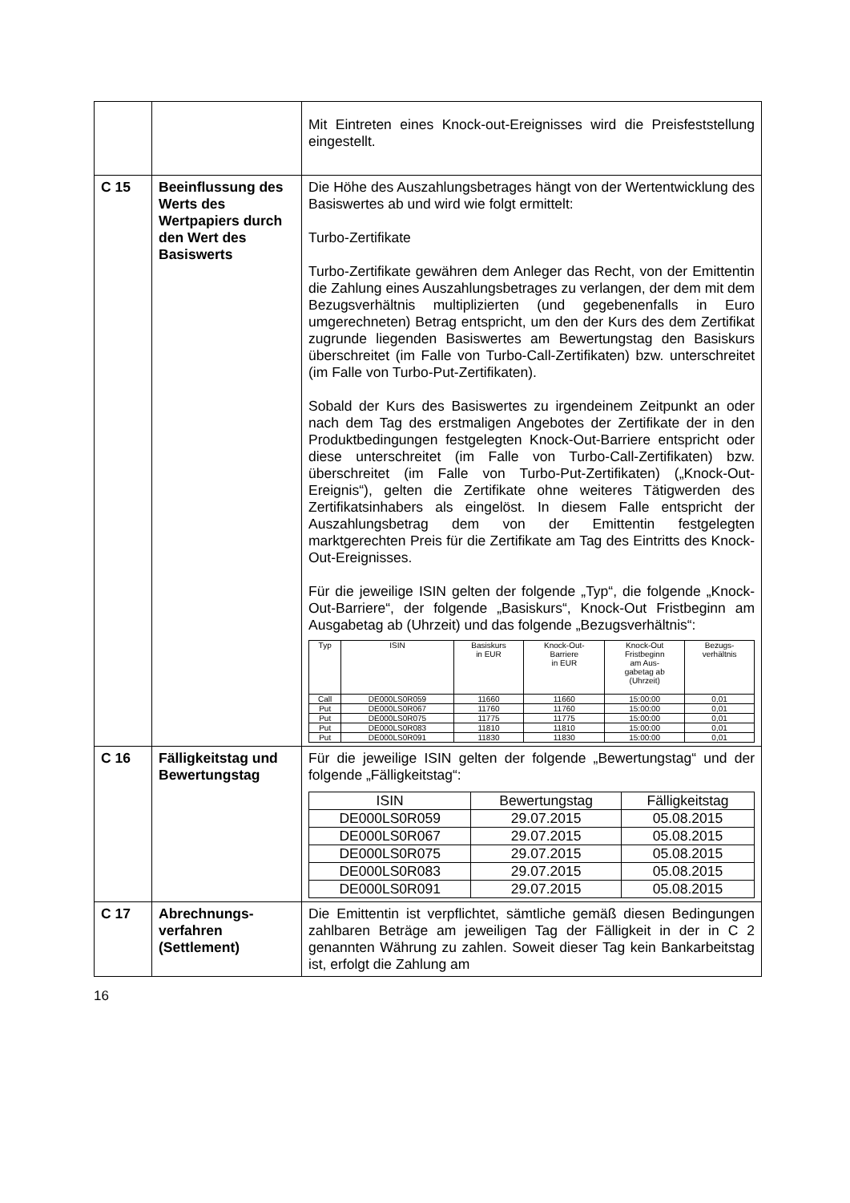| | | Mit Eintreten eines Knock-out-Ereignisses wird die Preisfeststellung eingestellt. |
| C 15 | Beeinflussung des Werts des Wertpapiers durch den Wert des Basiswerts | Die Höhe des Auszahlungsbetrages hängt von der Wertentwicklung des Basiswertes ab und wird wie folgt ermittelt: Turbo-Zertifikate Turbo-Zertifikate gewähren dem Anleger das Recht, von der Emittentin die Zahlung eines Auszahlungsbetrages zu verlangen, der dem mit dem Bezugsverhältnis multiplizierten (und gegebenenfalls in Euro umgerechneten) Betrag entspricht, um den der Kurs des dem Zertifikat zugrunde liegenden Basiswertes am Bewertungstag den Basiskurs überschreitet (im Falle von Turbo-Call-Zertifikaten) bzw. unterschreitet (im Falle von Turbo-Put-Zertifikaten). Sobald der Kurs des Basiswertes zu irgendeinem Zeitpunkt an oder nach dem Tag des erstmaligen Angebotes der Zertifikate der in den Produktbedingungen festgelegten Knock-Out-Barriere entspricht oder diese unterschreitet (im Falle von Turbo-Call-Zertifikaten) bzw. überschreitet (im Falle von Turbo-Put-Zertifikaten) („Knock-Out-Ereignis“), gelten die Zertifikate ohne weiteres Tätigwerden des Zertifikatsinhabers als eingelöst. In diesem Falle entspricht der Auszahlungsbetrag dem von der Emittentin festgelegten marktgerechten Preis für die Zertifikate am Tag des Eintritts des Knock-Out-Ereignisses. Für die jeweilige ISIN gelten der folgende „Typ“, die folgende „Knock-Out-Barriere“, der folgende „Basiskurs“, Knock-Out Fristbeginn am Ausgabetag ab (Uhrzeit) und das folgende „Bezugsverhältnis“: / Typ / ISIN / Basiskurs in EUR / Knock-Out- Barriere in EUR / Knock-Out Fristbeginn am Aus- gabetag ab (Uhrzeit) / Bezugs- verhältnis / / --- / --- / --- / --- / --- / --- / / Call / DE000LS0R059 / 11660 / 11660 / 15:00:00 / 0,01 / / Put / DE000LS0R067 / 11760 / 11760 / 15:00:00 / 0,01 / / Put / DE000LS0R075 / 11775 / 11775 / 15:00:00 / 0,01 / / Put / DE000LS0R083 / 11810 / 11810 / 15:00:00 / 0,01 / / Put / DE000LS0R091 / 11830 / 11830 / 15:00:00 / 0,01 / |
| C 16 | Fälligkeitstag und Bewertungstag | Für die jeweilige ISIN gelten der folgende „Bewertungstag“ und der folgende „Fälligkeitstag“: / ISIN / Bewertungstag / Fälligkeitstag / / --- / --- / --- / / DE000LS0R059 / 29.07.2015 / 05.08.2015 / / DE000LS0R067 / 29.07.2015 / 05.08.2015 / / DE000LS0R075 / 29.07.2015 / 05.08.2015 / / DE000LS0R083 / 29.07.2015 / 05.08.2015 / / DE000LS0R091 / 29.07.2015 / 05.08.2015 / |
| C 17 | Abrechnungs- verfahren (Settlement) | Die Emittentin ist verpflichtet, sämtliche gemäß diesen Bedingungen zahlbaren Beträge am jeweiligen Tag der Fälligkeit in der in C 2 genannten Währung zu zahlen. Soweit dieser Tag kein Bankarbeitstag ist, erfolgt die Zahlung am |
16